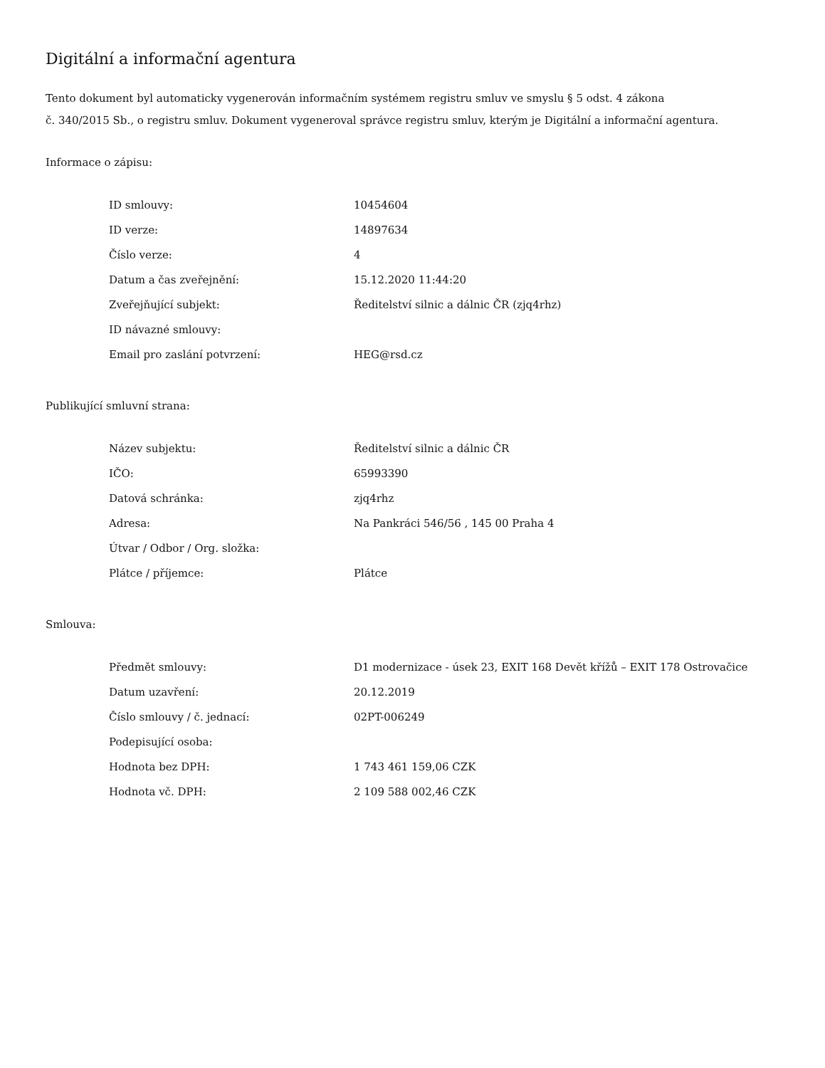Digitální a informační agentura
Tento dokument byl automaticky vygenerován informačním systémem registru smluv ve smyslu § 5 odst. 4 zákona
č. 340/2015 Sb., o registru smluv. Dokument vygeneroval správce registru smluv, kterým je Digitální a informační agentura.
Informace o zápisu:
| ID smlouvy: | 10454604 |
| ID verze: | 14897634 |
| Číslo verze: | 4 |
| Datum a čas zveřejnění: | 15.12.2020 11:44:20 |
| Zveřejňující subjekt: | Ředitelství silnic a dálnic ČR (zjq4rhz) |
| ID návazné smlouvy: | |
| Email pro zaslání potvrzení: | HEG@rsd.cz |
Publikující smluvní strana:
| Název subjektu: | Ředitelství silnic a dálnic ČR |
| IČO: | 65993390 |
| Datová schránka: | zjq4rhz |
| Adresa: | Na Pankráci 546/56 , 145 00 Praha 4 |
| Útvar / Odbor / Org. složka: | |
| Plátce / příjemce: | Plátce |
Smlouva:
| Předmět smlouvy: | D1 modernizace - úsek 23, EXIT 168 Devět křížů – EXIT 178 Ostrovačice |
| Datum uzavření: | 20.12.2019 |
| Číslo smlouvy / č. jednací: | 02PT-006249 |
| Podepisující osoba: | |
| Hodnota bez DPH: | 1 743 461 159,06 CZK |
| Hodnota vč. DPH: | 2 109 588 002,46 CZK |